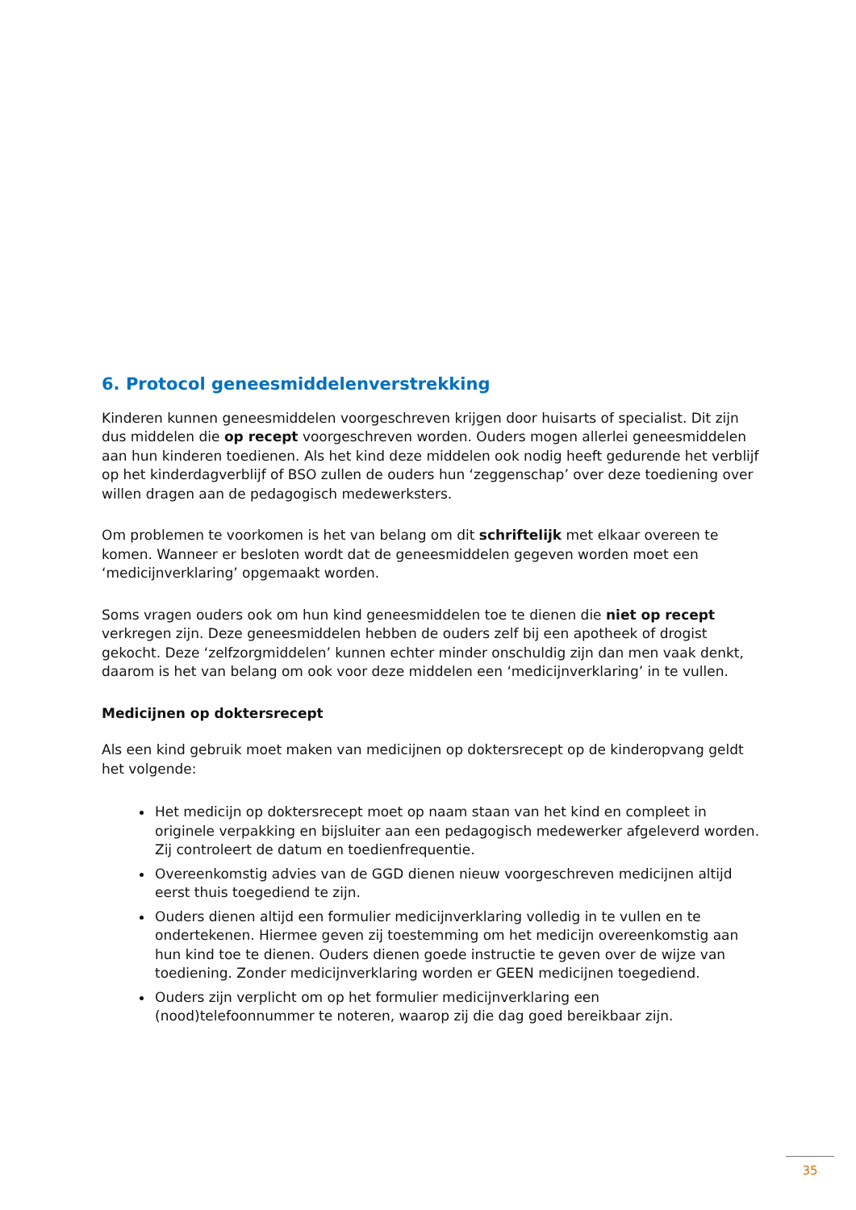6. Protocol geneesmiddelenverstrekking
Kinderen kunnen geneesmiddelen voorgeschreven krijgen door huisarts of specialist. Dit zijn dus middelen die op recept voorgeschreven worden. Ouders mogen allerlei geneesmiddelen aan hun kinderen toedienen. Als het kind deze middelen ook nodig heeft gedurende het verblijf op het kinderdagverblijf of BSO zullen de ouders hun ‘zeggenschap’ over deze toediening over willen dragen aan de pedagogisch medewerksters.
Om problemen te voorkomen is het van belang om dit schriftelijk met elkaar overeen te komen. Wanneer er besloten wordt dat de geneesmiddelen gegeven worden moet een ‘medicijnverklaring’ opgemaakt worden.
Soms vragen ouders ook om hun kind geneesmiddelen toe te dienen die niet op recept verkregen zijn. Deze geneesmiddelen hebben de ouders zelf bij een apotheek of drogist gekocht. Deze ‘zelfzorgmiddelen’ kunnen echter minder onschuldig zijn dan men vaak denkt, daarom is het van belang om ook voor deze middelen een ‘medicijnverklaring’ in te vullen.
Medicijnen op doktersrecept
Als een kind gebruik moet maken van medicijnen op doktersrecept op de kinderopvang geldt het volgende:
Het medicijn op doktersrecept moet op naam staan van het kind en compleet in originele verpakking en bijsluiter aan een pedagogisch medewerker afgeleverd worden. Zij controleert de datum en toedienfrequentie.
Overeenkomstig advies van de GGD dienen nieuw voorgeschreven medicijnen altijd eerst thuis toegediend te zijn.
Ouders dienen altijd een formulier medicijnverklaring volledig in te vullen en te ondertekenen. Hiermee geven zij toestemming om het medicijn overeenkomstig aan hun kind toe te dienen. Ouders dienen goede instructie te geven over de wijze van toediening. Zonder medicijnverklaring worden er GEEN medicijnen toegediend.
Ouders zijn verplicht om op het formulier medicijnverklaring een (nood)telefoonnummer te noteren, waarop zij die dag goed bereikbaar zijn.
35